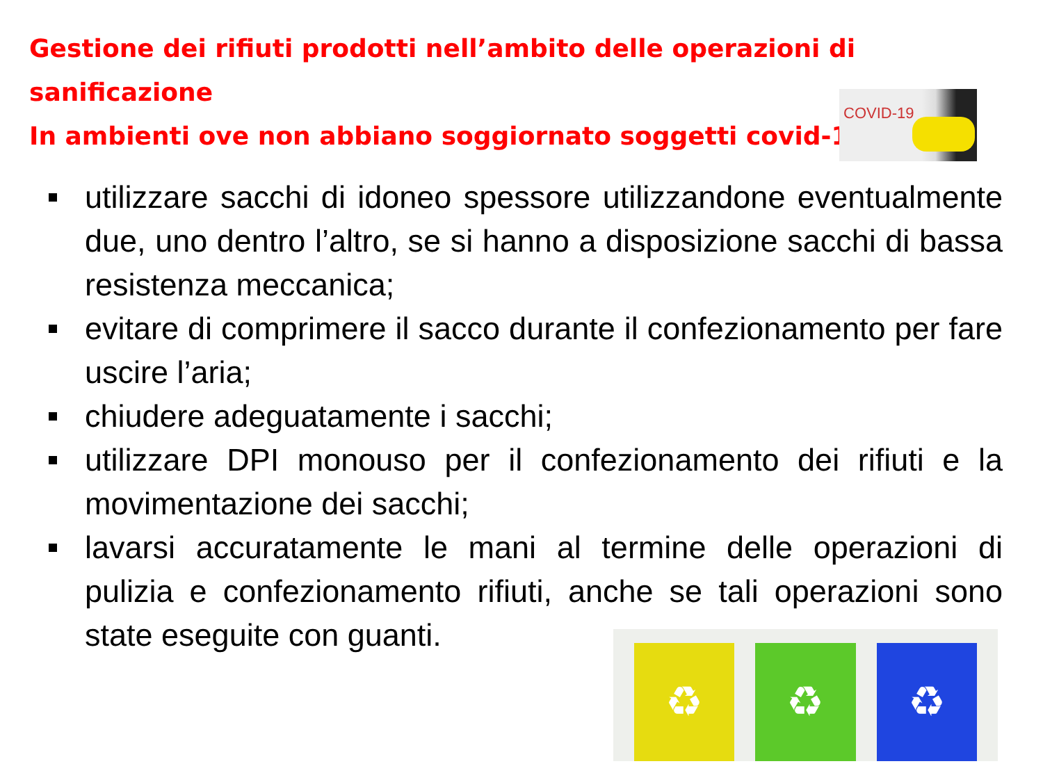Gestione dei rifiuti prodotti nell’ambito delle operazioni di sanificazione
In ambienti ove non abbiano soggiornato soggetti covid-19
COVID-19
utilizzare sacchi di idoneo spessore utilizzandone eventualmente due, uno dentro l’altro, se si hanno a disposizione sacchi di bassa resistenza meccanica;
evitare di comprimere il sacco durante il confezionamento per fare uscire l’aria;
chiudere adeguatamente i sacchi;
utilizzare DPI monouso per il confezionamento dei rifiuti e la movimentazione dei sacchi;
lavarsi accuratamente le mani al termine delle operazioni di pulizia e confezionamento rifiuti, anche se tali operazioni sono state eseguite con guanti.
♻
♻
♻